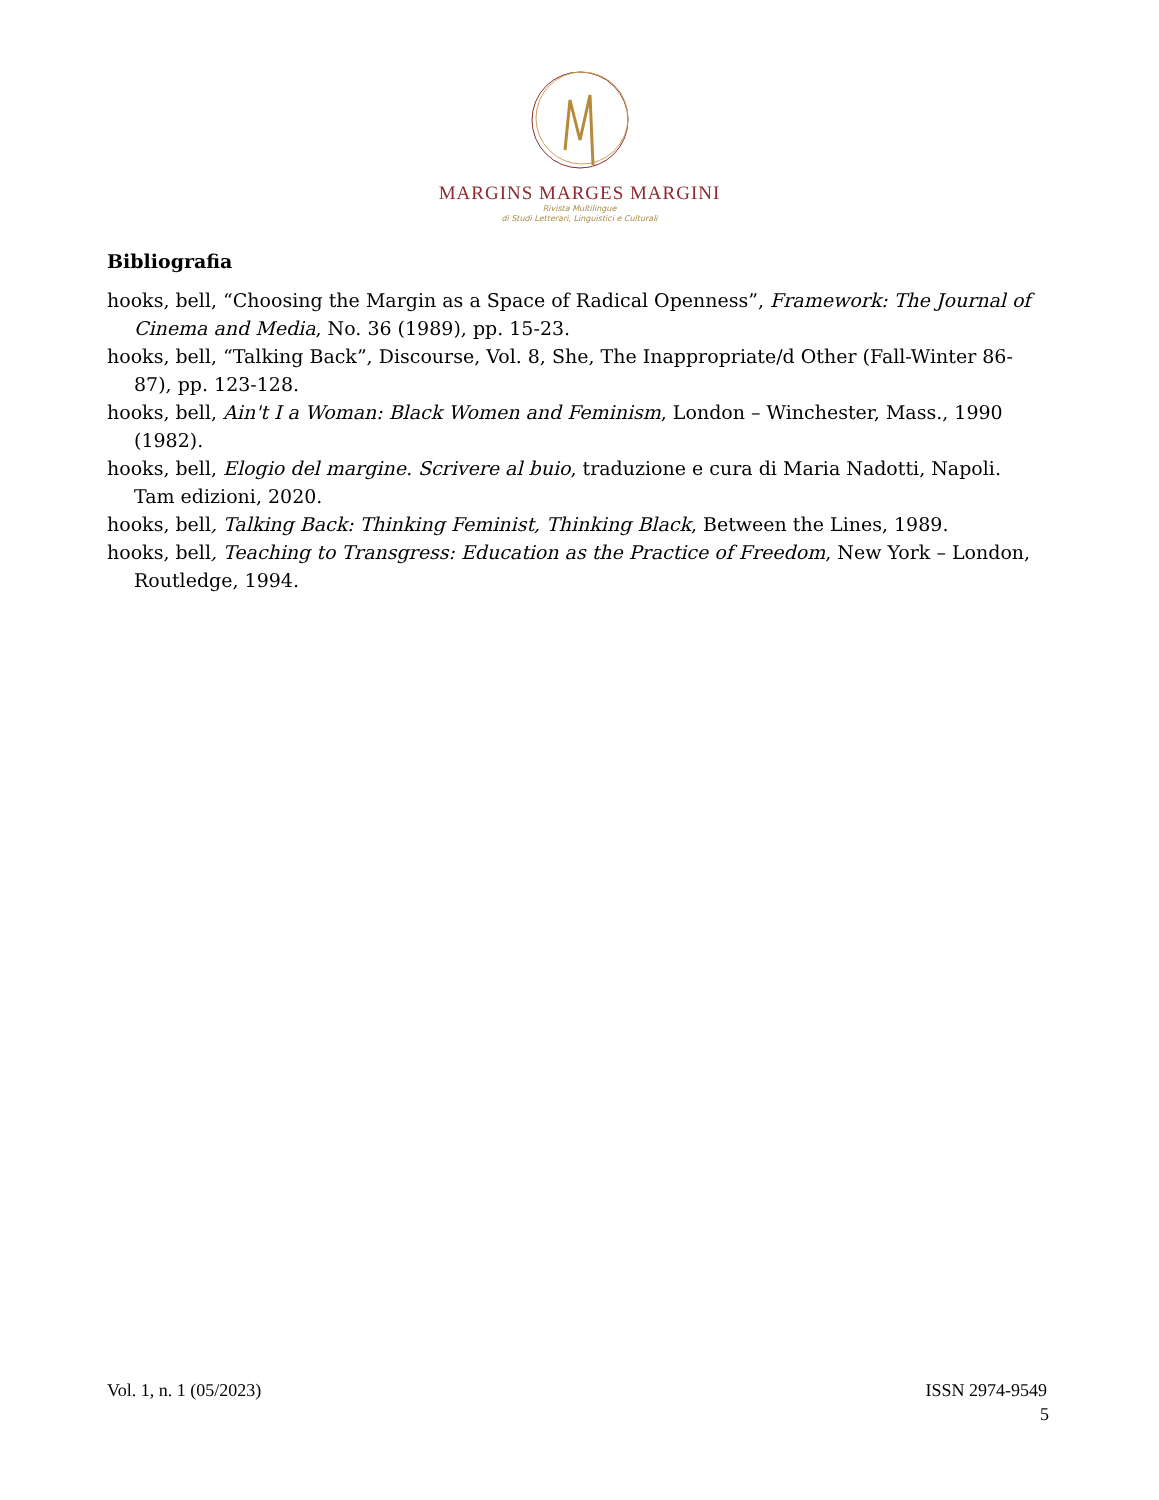MARGINS MARGES MARGINI
Rivista Multilingue
di Studi Letterari, Linguistici e Culturali
Bibliografia
hooks, bell, “Choosing the Margin as a Space of Radical Openness”, Framework: The Journal of Cinema and Media, No. 36 (1989), pp. 15-23.
hooks, bell, “Talking Back”, Discourse, Vol. 8, She, The Inappropriate/d Other (Fall-Winter 86-87), pp. 123-128.
hooks, bell, Ain't I a Woman: Black Women and Feminism, London – Winchester, Mass., 1990 (1982).
hooks, bell, Elogio del margine. Scrivere al buio, traduzione e cura di Maria Nadotti, Napoli. Tam edizioni, 2020.
hooks, bell, Talking Back: Thinking Feminist, Thinking Black, Between the Lines, 1989.
hooks, bell, Teaching to Transgress: Education as the Practice of Freedom, New York – London, Routledge, 1994.
Vol. 1, n. 1 (05/2023) ISSN 2974-9549
5